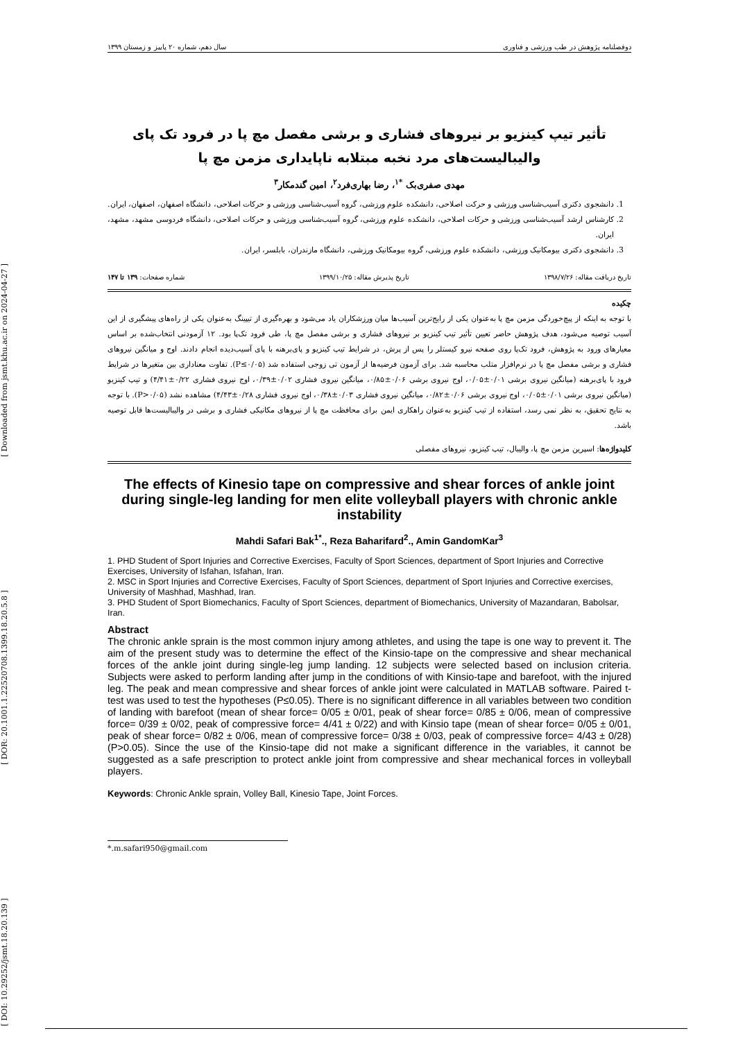[ DOI: 10.29252/jsmt.18.20.139 ] [ DOR: 20.1001.1.22520708.1399.18.20.5.8 ] [ Downloaded from jsmt.khu.ac.ir on 2024-04-27 ]
دوفصلنامه پژوهش در طب ورزشی و فناوری سال دهم، شماره ۲۰ پاییز و زمستان ۱۳۹۹
تأثیر تیپ کینزیو بر نیروهای فشاری و برشی مفصل مچ پا در فرود تک پای والیبالیست‌های مرد نخبه مبتلابه ناپایداری مزمن مچ پا
مهدی صفری‌بک <sup>*۱</sup>، رضا بهاری‌فرد<sup>۲</sup>، امین گندمکار<sup>۳</sup>
1. دانشجوی دکتری آسیب‌شناسی ورزشی و حرکت اصلاحی، دانشکده علوم ورزشی، گروه آسیب‌شناسی ورزشی و حرکات اصلاحی، دانشگاه اصفهان، اصفهان، ایران.
2. کارشناس ارشد آسیب‌شناسی ورزشی و حرکات اصلاحی، دانشکده علوم ورزشی، گروه آسیب‌شناسی ورزشی و حرکات اصلاحی، دانشگاه فردوسی مشهد، مشهد، ایران.
3. دانشجوی دکتری بیومکانیک ورزشی، دانشکده علوم ورزشی، گروه بیومکانیک ورزشی، دانشگاه مازندران، بابلسر، ایران.
تاریخ دریافت مقاله: ۱۳۹۸/۷/۲۶ تاریخ پذیرش مقاله: ۱۳۹۹/۱۰/۲۵ شماره صفحات: ۱۳۹ تا ۱۴۷
چکیده
با توجه به اینکه از پیچ‌خوردگی مزمن مچ پا به‌عنوان یکی از رایج‌ترین آسیب‌ها میان ورزشکاران یاد می‌شود و بهره‌گیری از تیپینگ به‌عنوان یکی از راه‌های پیشگیری از این آسیب توصیه می‌شود، هدف پژوهش حاضر تعیین تأثیر تیپ کینزیو بر نیروهای فشاری و برشی مفصل مچ پا، طی فرود تک‌پا بود. ۱۲ آزمودنی انتخاب‌شده بر اساس معیارهای ورود به پژوهش، فرود تک‌پا روی صفحه نیرو کیستلر را پس از پرش، در شرایط تیپ کینزیو و پای‌برهنه با پای آسیب‌دیده انجام دادند. اوج و میانگین نیروهای فشاری و برشی مفصل مچ پا در نرم‌افزار متلب محاسبه شد. برای آزمون فرضیه‌ها از آزمون تی زوجی استفاده شد (P≤۰/۰۵). تفاوت معناداری بین متغیرها در شرایط فرود با پای‌برهنه (میانگین نیروی برشی ۰/۰۱±۰/۰۵، اوج نیروی برشی ۰/۰۶±۰/۸۵، میانگین نیروی فشاری ۰/۰۲±۰/۳۹، اوج نیروی فشاری ۰/۲۲±۴/۴۱) و تیپ کینزیو (میانگین نیروی برشی ۰/۰۱±۰/۰۵، اوج نیروی برشی ۰/۰۶±۰/۸۲، میانگین نیروی فشاری ۰/۰۳±۰/۳۸، اوج نیروی فشاری ۰/۲۸±۴/۴۳) مشاهده نشد (P>۰/۰۵). با توجه به نتایج تحقیق، به نظر نمی رسد، استفاده از تیپ کینزیو به‌عنوان راهکاری ایمن برای محافظت مچ پا از نیروهای مکانیکی فشاری و برشی در والیبالیست‌ها قابل توصیه باشد.
کلیدواژه‌ها: اسپرین مزمن مچ پا، والیبال، تیپ کینزیو، نیروهای مفصلی
The effects of Kinesio tape on compressive and shear forces of ankle joint during single-leg landing for men elite volleyball players with chronic ankle instability
Mahdi Safari Bak<sup>1*</sup>., Reza Baharifard<sup>2</sup>., Amin GandomKar<sup>3</sup>
1. PHD Student of Sport Injuries and Corrective Exercises, Faculty of Sport Sciences, department of Sport Injuries and Corrective Exercises, University of Isfahan, Isfahan, Iran.
2. MSC in Sport Injuries and Corrective Exercises, Faculty of Sport Sciences, department of Sport Injuries and Corrective exercises, University of Mashhad, Mashhad, Iran.
3. PHD Student of Sport Biomechanics, Faculty of Sport Sciences, department of Biomechanics, University of Mazandaran, Babolsar, Iran.
Abstract
The chronic ankle sprain is the most common injury among athletes, and using the tape is one way to prevent it. The aim of the present study was to determine the effect of the Kinsio-tape on the compressive and shear mechanical forces of the ankle joint during single-leg jump landing. 12 subjects were selected based on inclusion criteria. Subjects were asked to perform landing after jump in the conditions of with Kinsio-tape and barefoot, with the injured leg. The peak and mean compressive and shear forces of ankle joint were calculated in MATLAB software. Paired t-test was used to test the hypotheses (P≤0.05). There is no significant difference in all variables between two condition of landing with barefoot (mean of shear force= 0/05 ± 0/01, peak of shear force= 0/85 ± 0/06, mean of compressive force= 0/39 ± 0/02, peak of compressive force= 4/41 ± 0/22) and with Kinsio tape (mean of shear force= 0/05 ± 0/01, peak of shear force= 0/82 ± 0/06, mean of compressive force= 0/38 ± 0/03, peak of compressive force= 4/43 ± 0/28) (P>0.05). Since the use of the Kinsio-tape did not make a significant difference in the variables, it cannot be suggested as a safe prescription to protect ankle joint from compressive and shear mechanical forces in volleyball players.
Keywords: Chronic Ankle sprain, Volley Ball, Kinesio Tape, Joint Forces.
*.m.safari950@gmail.com